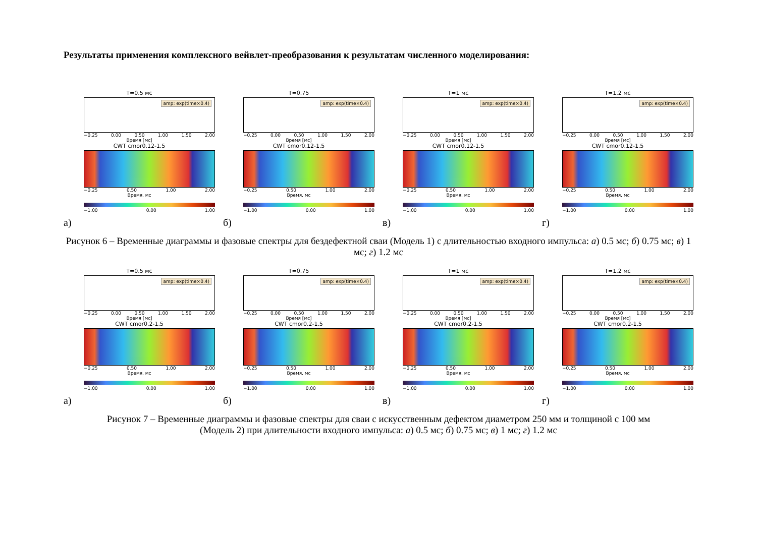Результаты применения комплексного вейвлет-преобразования к результатам численного моделирования:
T=0.5 мс
amp: exp(time×0.4)
−0.25 0.00 0.50 1.00 1.50 2.00
Время [мс]
CWT cmor0.12-1.5
−0.25 0.50 1.00 2.00
Время, мс
−1.00 0.00 1.00
а)
T=0.75
amp: exp(time×0.4)
−0.25 0.00 0.50 1.00 1.50 2.00
Время [мс]
CWT cmor0.12-1.5
−0.25 0.50 1.00 2.00
Время, мс
−1.00 0.00 1.00
б)
T=1 мс
amp: exp(time×0.4)
−0.25 0.00 0.50 1.00 1.50 2.00
Время [мс]
CWT cmor0.12-1.5
−0.25 0.50 1.00 2.00
Время, мс
−1.00 0.00 1.00
в)
T=1.2 мс
amp: exp(time×0.4)
−0.25 0.00 0.50 1.00 1.50 2.00
Время [мс]
CWT cmor0.12-1.5
−0.25 0.50 1.00 2.00
Время, мс
−1.00 0.00 1.00
г)
Рисунок 6 – Временные диаграммы и фазовые спектры для бездефектной сваи (Модель 1) с длительностью входного импульса: а) 0.5 мс; б) 0.75 мс; в) 1 мс; г) 1.2 мс
T=0.5 мс
amp: exp(time×0.4)
−0.25 0.00 0.50 1.00 1.50 2.00
Время [мс]
CWT cmor0.2-1.5
−0.25 0.50 1.00 2.00
Время, мс
−1.00 0.00 1.00
а)
T=0.75
amp: exp(time×0.4)
−0.25 0.00 0.50 1.00 1.50 2.00
Время [мс]
CWT cmor0.2-1.5
−0.25 0.50 1.00 2.00
Время, мс
−1.00 0.00 1.00
б)
T=1 мс
amp: exp(time×0.4)
−0.25 0.00 0.50 1.00 1.50 2.00
Время [мс]
CWT cmor0.2-1.5
−0.25 0.50 1.00 2.00
Время, мс
−1.00 0.00 1.00
в)
T=1.2 мс
amp: exp(time×0.4)
−0.25 0.00 0.50 1.00 1.50 2.00
Время [мс]
CWT cmor0.2-1.5
−0.25 0.50 1.00 2.00
Время, мс
−1.00 0.00 1.00
г)
Рисунок 7 – Временные диаграммы и фазовые спектры для сваи с искусственным дефектом диаметром 250 мм и толщиной с 100 мм
(Модель 2) при длительности входного импульса: а) 0.5 мс; б) 0.75 мс; в) 1 мс; г) 1.2 мс